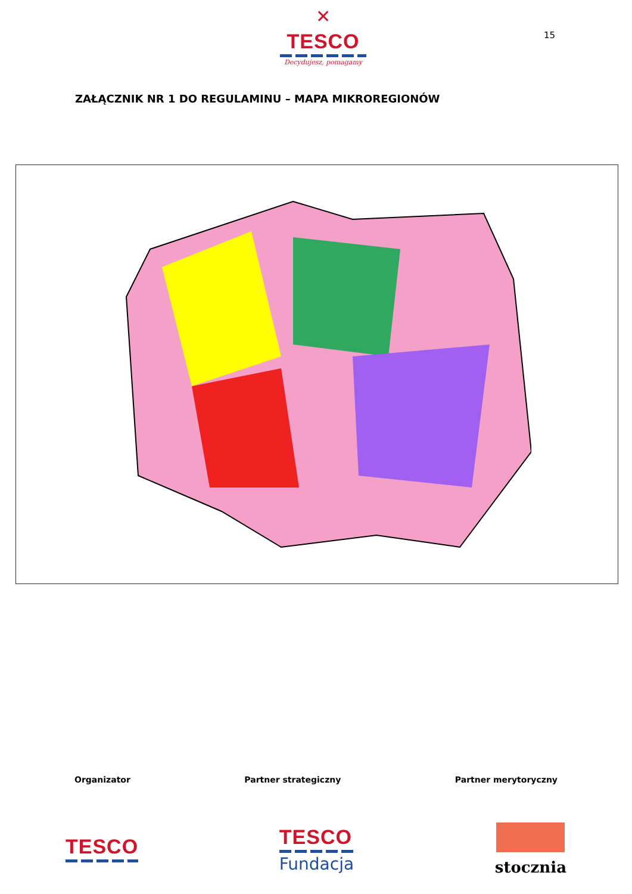✕
TESCO
Decydujesz, pomagamy
15
ZAŁĄCZNIK NR 1 DO REGULAMINU – MAPA MIKROREGIONÓW
Organizator Partner strategiczny Partner merytoryczny
TESCO
TESCO
Fundacja
stocznia